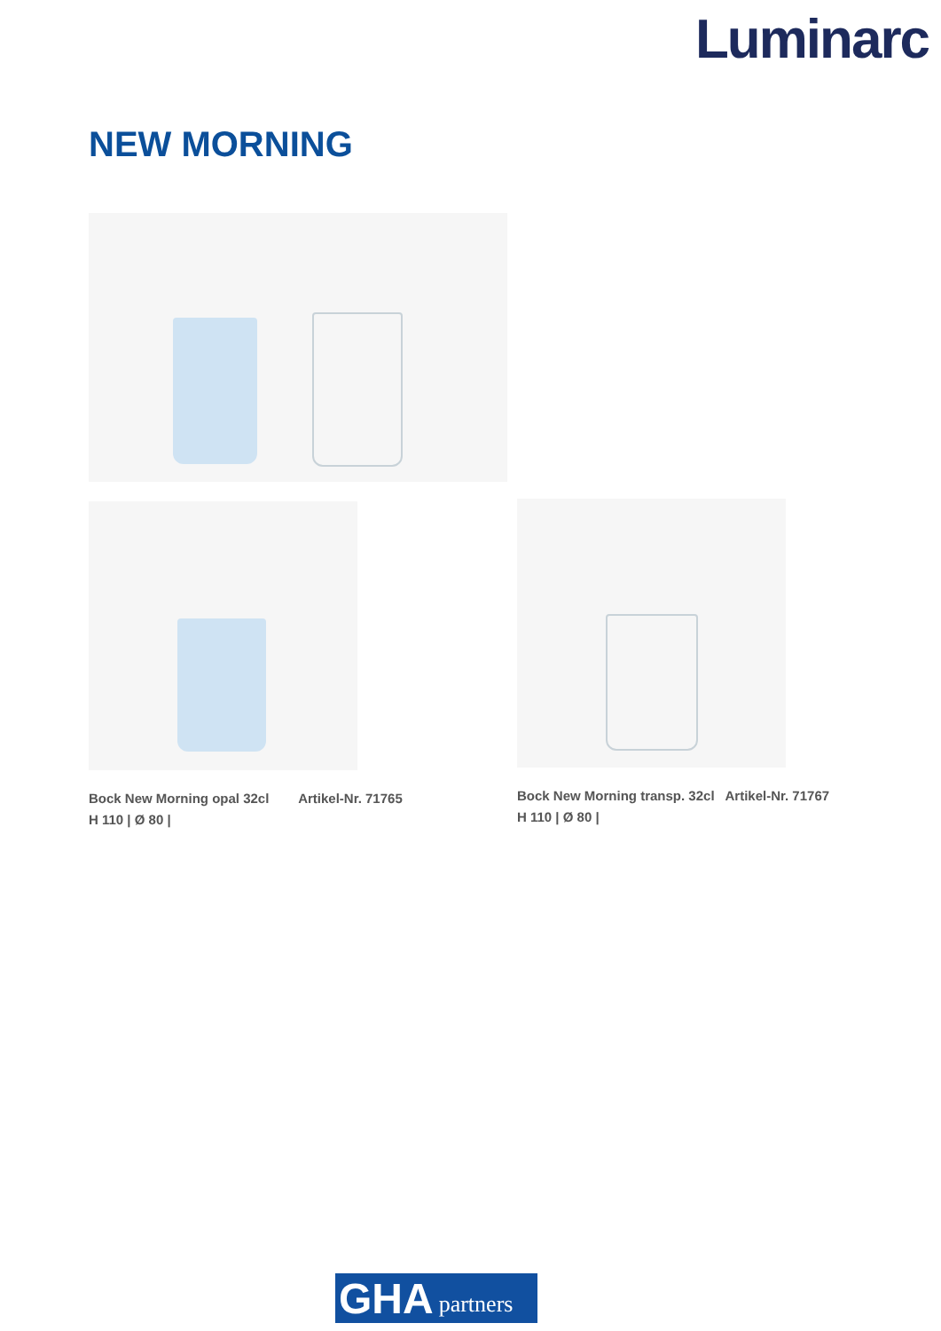Luminarc
NEW MORNING
Bock New Morning opal 32cl Artikel-Nr. 71765
H 110 | Ø 80 |
Bock New Morning transp. 32cl Artikel-Nr. 71767
H 110 | Ø 80 |
GHA partners